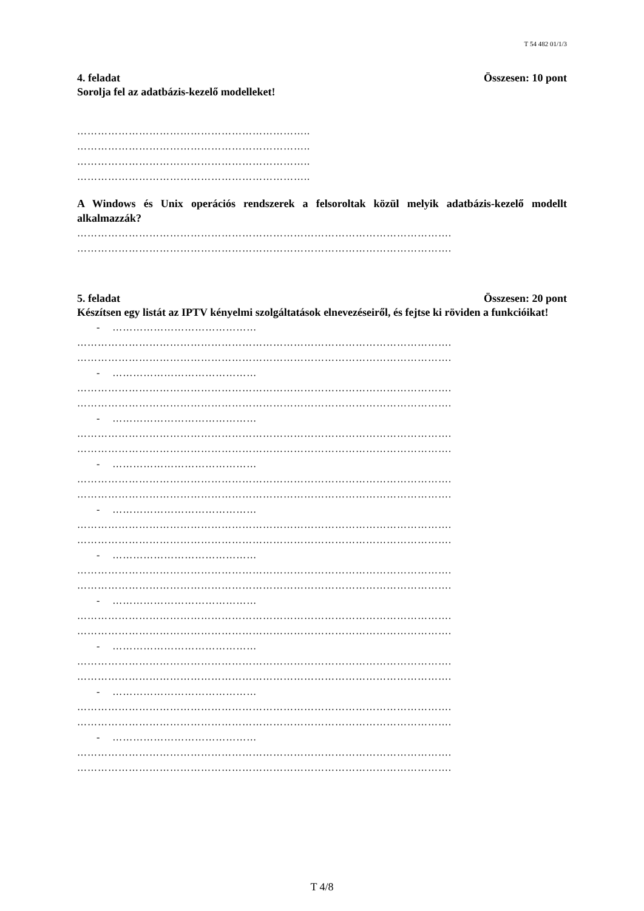T 54 482 01/1/3
4. feladat Összesen: 10 pont
Sorolja fel az adatbázis-kezelő modelleket!
…………………………………………………………..
…………………………………………………………..
…………………………………………………………..
…………………………………………………………..
A Windows és Unix operációs rendszerek a felsoroltak közül melyik adatbázis-kezelő modellt alkalmazzák?
……………………………………………………………………………………………….
……………………………………………………………………………………………….
5. feladat Összesen: 20 pont
Készítsen egy listát az IPTV kényelmi szolgáltatások elnevezéseiről, és fejtse ki röviden a funkcióikat!
- ……………………………………
……………………………………………………………………………………………….
……………………………………………………………………………………………….
- ……………………………………
……………………………………………………………………………………………….
……………………………………………………………………………………………….
- ……………………………………
……………………………………………………………………………………………….
……………………………………………………………………………………………….
- ……………………………………
……………………………………………………………………………………………….
……………………………………………………………………………………………….
- ……………………………………
……………………………………………………………………………………………….
……………………………………………………………………………………………….
- ……………………………………
……………………………………………………………………………………………….
……………………………………………………………………………………………….
- ……………………………………
……………………………………………………………………………………………….
……………………………………………………………………………………………….
- ……………………………………
……………………………………………………………………………………………….
……………………………………………………………………………………………….
- ……………………………………
……………………………………………………………………………………………….
……………………………………………………………………………………………….
- ……………………………………
……………………………………………………………………………………………….
……………………………………………………………………………………………….
T 4/8